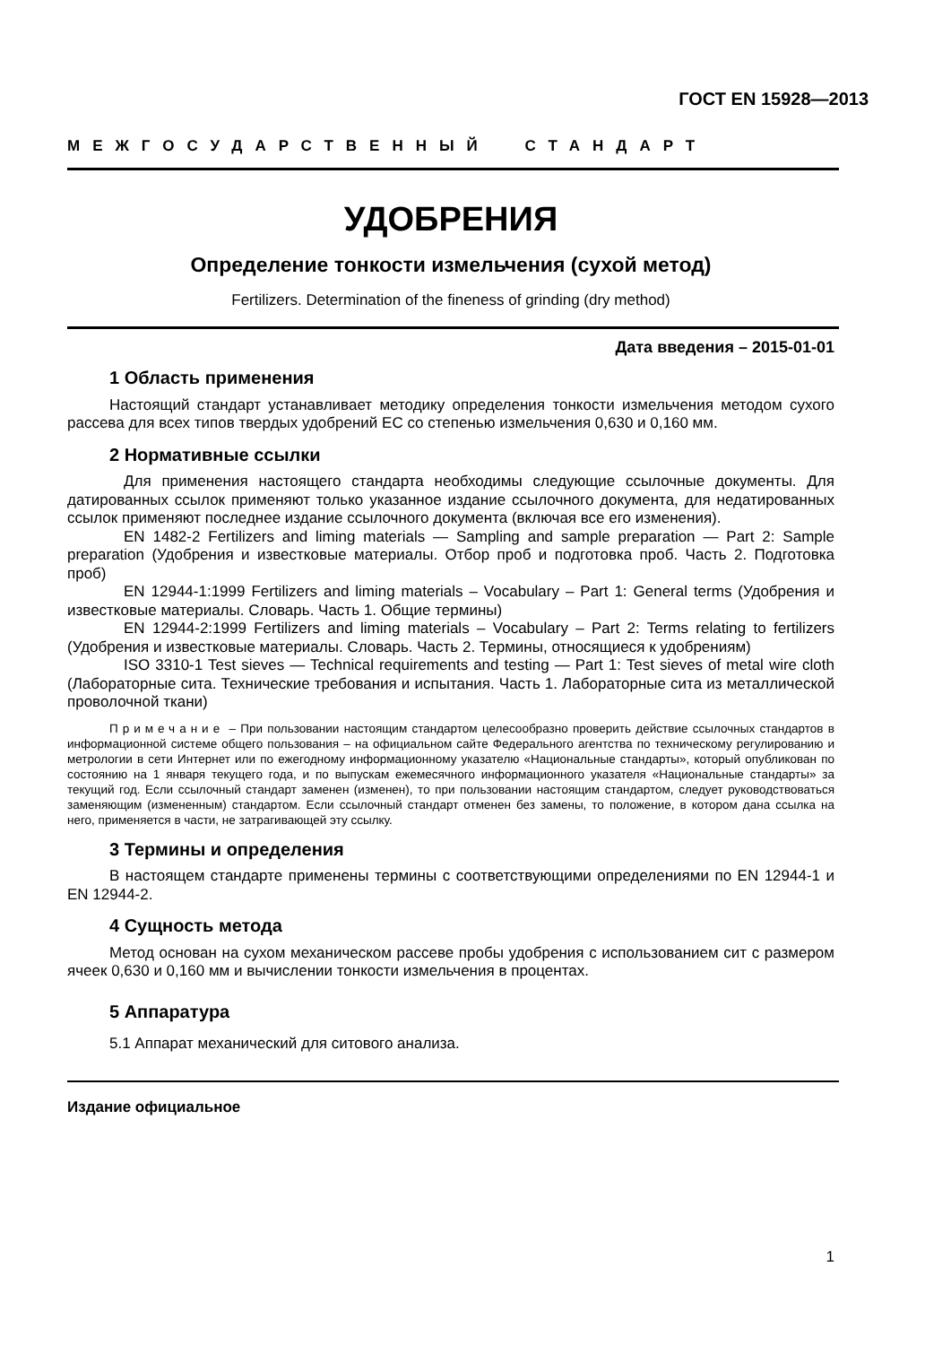ГОСТ EN 15928—2013
МЕЖГОСУДАРСТВЕННЫЙ СТАНДАРТ
УДОБРЕНИЯ
Определение тонкости измельчения (сухой метод)
Fertilizers. Determination of the fineness of grinding (dry method)
Дата введения – 2015-01-01
1 Область применения
Настоящий стандарт устанавливает методику определения тонкости измельчения методом сухого рассева для всех типов твердых удобрений ЕС со степенью измельчения 0,630 и 0,160 мм.
2 Нормативные ссылки
Для применения настоящего стандарта необходимы следующие ссылочные документы. Для датированных ссылок применяют только указанное издание ссылочного документа, для недатированных ссылок применяют последнее издание ссылочного документа (включая все его изменения).
EN 1482-2 Fertilizers and liming materials — Sampling and sample preparation — Part 2: Sample preparation (Удобрения и известковые материалы. Отбор проб и подготовка проб. Часть 2. Подготовка проб)
EN 12944-1:1999 Fertilizers and liming materials – Vocabulary – Part 1: General terms (Удобрения и известковые материалы. Словарь. Часть 1. Общие термины)
EN 12944-2:1999 Fertilizers and liming materials – Vocabulary – Part 2: Terms relating to fertilizers (Удобрения и известковые материалы. Словарь. Часть 2. Термины, относящиеся к удобрениям)
ISO 3310-1 Test sieves — Technical requirements and testing — Part 1: Test sieves of metal wire cloth (Лабораторные сита. Технические требования и испытания. Часть 1. Лабораторные сита из металлической проволочной ткани)
Примечание – При пользовании настоящим стандартом целесообразно проверить действие ссылочных стандартов в информационной системе общего пользования – на официальном сайте Федерального агентства по техническому регулированию и метрологии в сети Интернет или по ежегодному информационному указателю «Национальные стандарты», который опубликован по состоянию на 1 января текущего года, и по выпускам ежемесячного информационного указателя «Национальные стандарты» за текущий год. Если ссылочный стандарт заменен (изменен), то при пользовании настоящим стандартом, следует руководствоваться заменяющим (измененным) стандартом. Если ссылочный стандарт отменен без замены, то положение, в котором дана ссылка на него, применяется в части, не затрагивающей эту ссылку.
3 Термины и определения
В настоящем стандарте применены термины с соответствующими определениями по EN 12944-1 и EN 12944-2.
4 Сущность метода
Метод основан на сухом механическом рассеве пробы удобрения с использованием сит с размером ячеек 0,630 и 0,160 мм и вычислении тонкости измельчения в процентах.
5 Аппаратура
5.1 Аппарат механический для ситового анализа.
Издание официальное
1